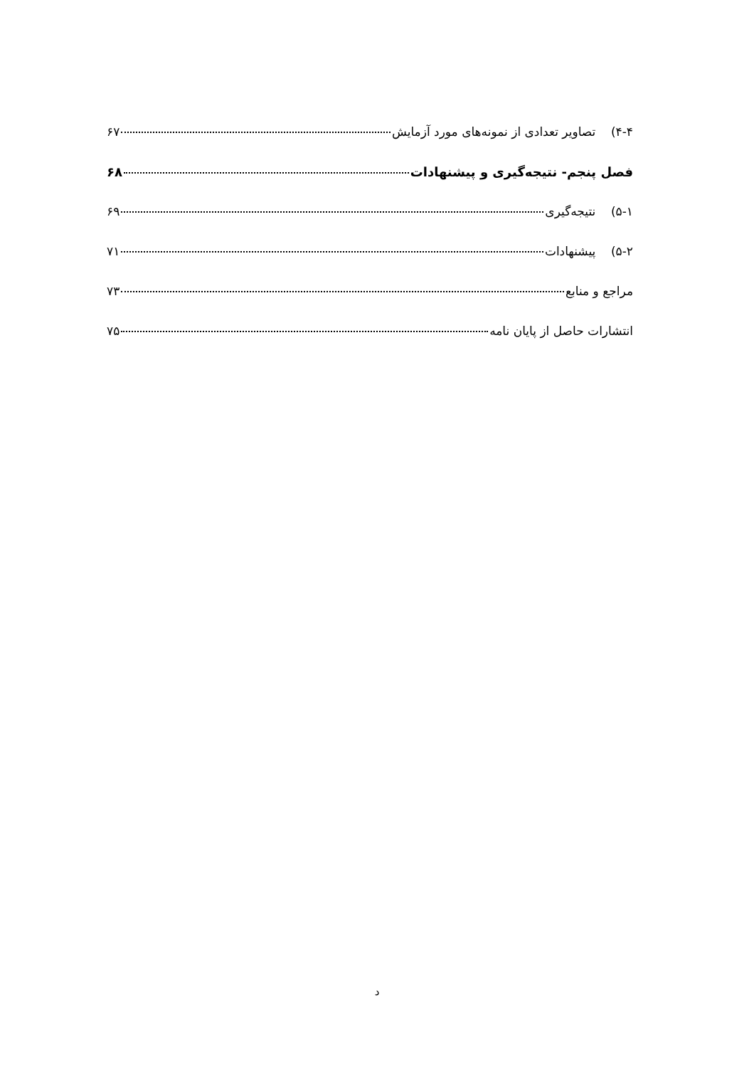۴-۴) تصاویر تعدادی از نمونه‌های مورد آزمایش ۶۷
فصل پنجم- نتیجه‌گیری و پیشنهادات ۶۸
۵-۱) نتیجه‌گیری ۶۹
۵-۲) پیشنهادات ۷۱
مراجع و منابع ۷۳
انتشارات حاصل از پایان نامه ۷۵
د